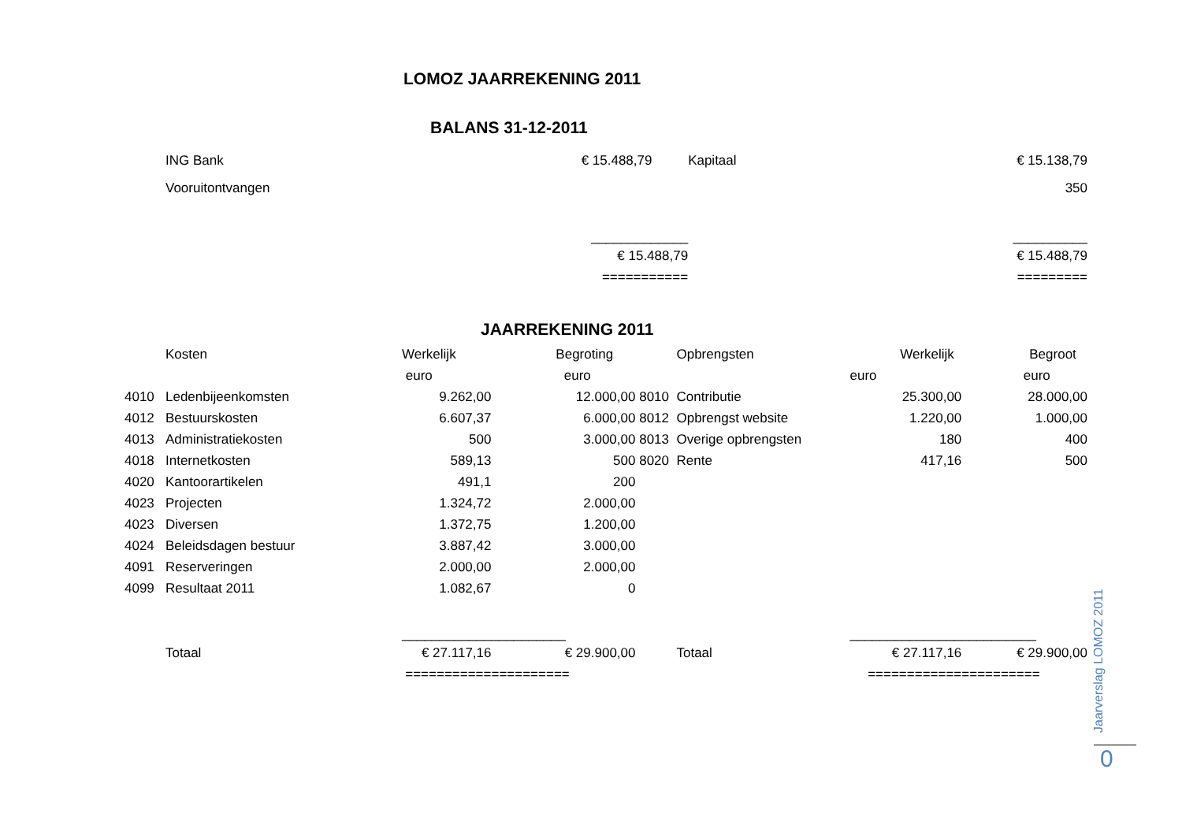LOMOZ JAARREKENING 2011
BALANS 31-12-2011
| ING Bank | € 15.488,79 | | Kapitaal | € 15.138,79 |
| Vooruitontvangen | | | | 350 |
| | _____________ | | | __________ |
| | € 15.488,79 | | | € 15.488,79 |
| | =========== | | | ========= |
JAARREKENING 2011
| | Kosten | Werkelijk | Begroting | | Opbrengsten | Werkelijk | Begroot |
| --- | --- | --- | --- | --- | --- | --- | --- |
| | | euro | euro | | | euro | euro |
| 4010 | Ledenbijeenkomsten | 9.262,00 | 12.000,00 | 8010 | Contributie | 25.300,00 | 28.000,00 |
| 4012 | Bestuurskosten | 6.607,37 | 6.000,00 | 8012 | Opbrengst website | 1.220,00 | 1.000,00 |
| 4013 | Administratiekosten | 500 | 3.000,00 | 8013 | Overige opbrengsten | 180 | 400 |
| 4018 | Internetkosten | 589,13 | 500 | 8020 | Rente | 417,16 | 500 |
| 4020 | Kantoorartikelen | 491,1 | 200 | | | | |
| 4023 | Projecten | 1.324,72 | 2.000,00 | | | | |
| 4023 | Diversen | 1.372,75 | 1.200,00 | | | | |
| 4024 | Beleidsdagen bestuur | 3.887,42 | 3.000,00 | | | | |
| 4091 | Reserveringen | 2.000,00 | 2.000,00 | | | | |
| 4099 | Resultaat 2011 | 1.082,67 | 0 | | | | |
| | | ____________ | __________ | | | _______________ | __________ |
| | Totaal | € 27.117,16 | € 29.900,00 | | Totaal | € 27.117,16 | € 29.900,00 |
| | | =========== | ========== | | | ============ | ========== |
Jaarverslag LOMOZ 2011
0